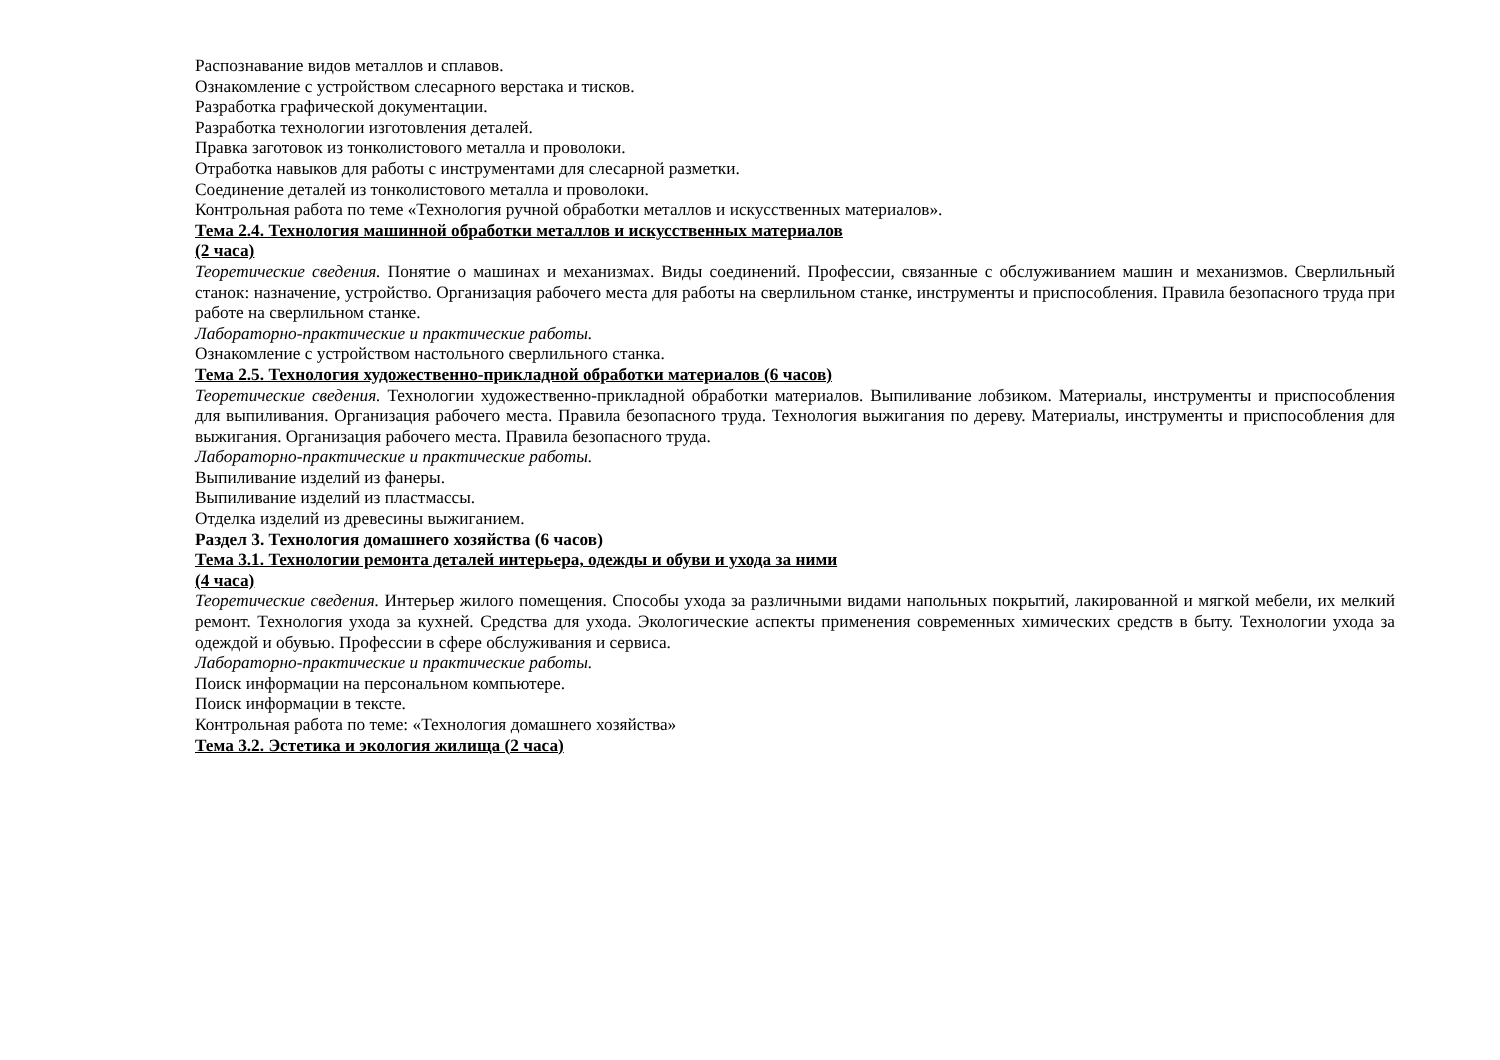Распознавание видов металлов и сплавов.
Ознакомление с устройством слесарного верстака и тисков.
Разработка графической документации.
Разработка технологии изготовления деталей.
Правка заготовок из тонколистового металла и проволоки.
Отработка навыков для работы с инструментами для слесарной разметки.
Соединение деталей из тонколистового металла и проволоки.
Контрольная работа по теме «Технология ручной обработки металлов и искусственных материалов».
Тема 2.4. Технология машинной обработки металлов и искусственных материалов
(2 часа)
Теоретические сведения. Понятие о машинах и механизмах. Виды соединений. Профессии, связанные с обслуживанием машин и механизмов. Сверлильный станок: назначение, устройство. Организация рабочего места для работы на сверлильном станке, инструменты и приспособления. Правила безопасного труда при работе на сверлильном станке.
Лабораторно-практические и практические работы.
Ознакомление с устройством настольного сверлильного станка.
Тема 2.5. Технология художественно-прикладной обработки материалов (6 часов)
Теоретические сведения. Технологии художественно-прикладной обработки материалов. Выпиливание лобзиком. Материалы, инструменты и приспособления для выпиливания. Организация рабочего места. Правила безопасного труда. Технология выжигания по дереву. Материалы, инструменты и приспособления для выжигания. Организация рабочего места. Правила безопасного труда.
Лабораторно-практические и практические работы.
Выпиливание изделий из фанеры.
Выпиливание изделий из пластмассы.
Отделка изделий из древесины выжиганием.
Раздел 3. Технология домашнего хозяйства (6 часов)
Тема 3.1. Технологии ремонта деталей интерьера, одежды и обуви и ухода за ними
(4 часа)
Теоретические сведения. Интерьер жилого помещения. Способы ухода за различными видами напольных покрытий, лакированной и мягкой мебели, их мелкий ремонт. Технология ухода за кухней. Средства для ухода. Экологические аспекты применения современных химических средств в быту. Технологии ухода за одеждой и обувью. Профессии в сфере обслуживания и сервиса.
Лабораторно-практические и практические работы.
Поиск информации на персональном компьютере.
Поиск информации в тексте.
Контрольная работа по теме: «Технология домашнего хозяйства»
Тема 3.2. Эстетика и экология жилища (2 часа)